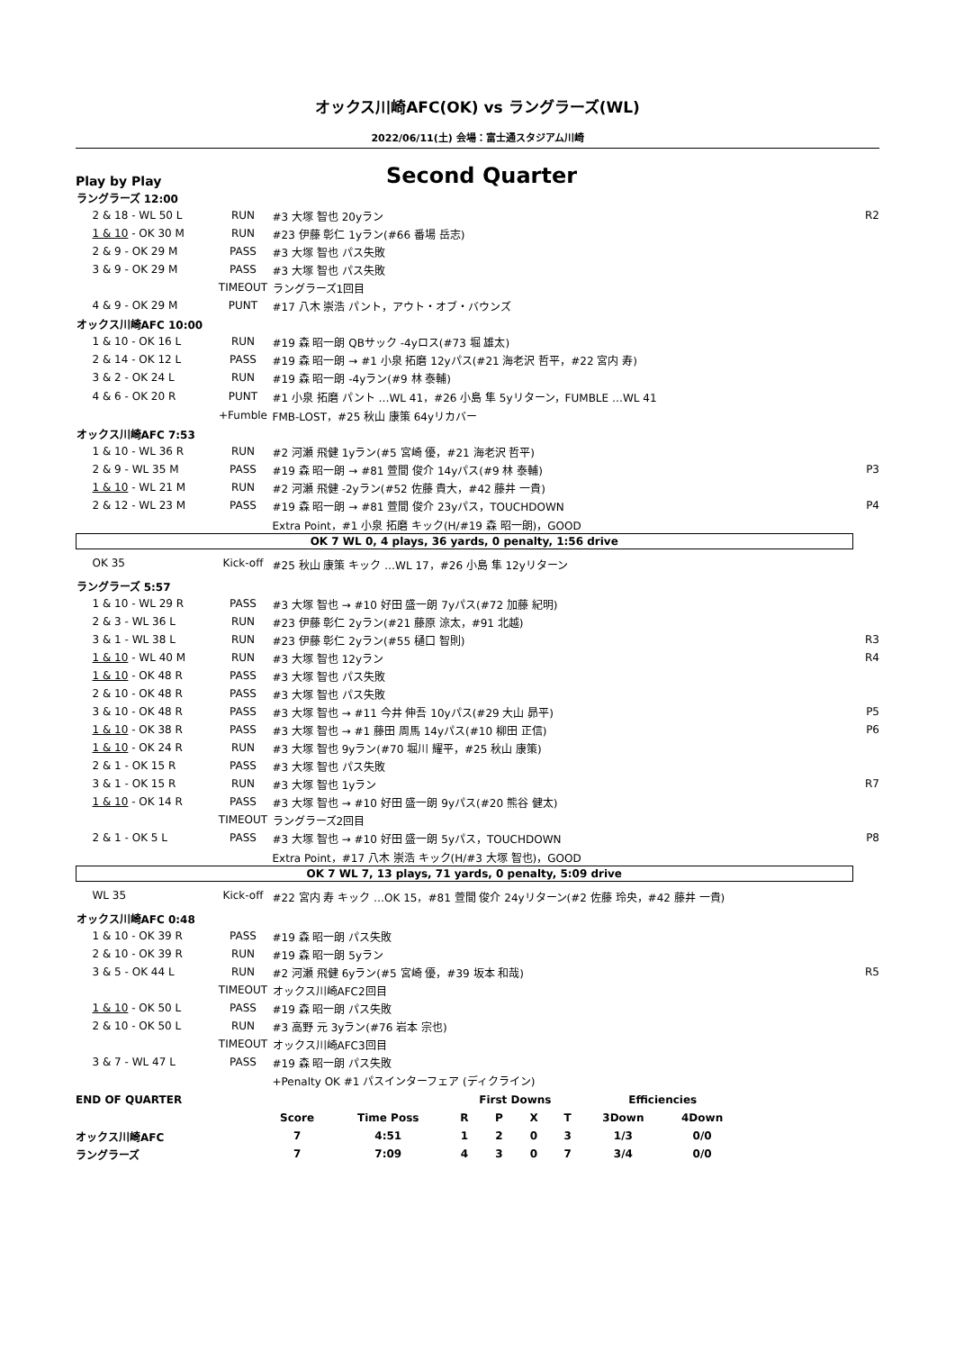オックス川崎AFC(OK) vs ラングラーズ(WL)
2022/06/11(土) 会場：富士通スタジアム川崎
Play by Play
Second Quarter
| ラングラーズ 12:00 | | | |
| 2 & 18 - WL 50 L | RUN | #3 大塚 智也 20yラン | R2 |
| 1 & 10 - OK 30 M | RUN | #23 伊藤 彰仁 1yラン(#66 番場 岳志) | |
| 2 & 9 - OK 29 M | PASS | #3 大塚 智也 パス失敗 | |
| 3 & 9 - OK 29 M | PASS | #3 大塚 智也 パス失敗 | |
| | TIMEOUT | ラングラーズ1回目 | |
| 4 & 9 - OK 29 M | PUNT | #17 八木 崇浩 パント，アウト・オブ・バウンズ | |
| オックス川崎AFC 10:00 | | | |
| 1 & 10 - OK 16 L | RUN | #19 森 昭一朗 QBサック -4yロス(#73 堀 雄太) | |
| 2 & 14 - OK 12 L | PASS | #19 森 昭一朗 → #1 小泉 拓磨 12yパス(#21 海老沢 哲平，#22 宮内 寿) | |
| 3 & 2 - OK 24 L | RUN | #19 森 昭一朗 -4yラン(#9 林 泰輔) | |
| 4 & 6 - OK 20 R | PUNT | #1 小泉 拓磨 パント …WL 41，#26 小島 隼 5yリターン，FUMBLE …WL 41 | |
| | +Fumble | FMB-LOST，#25 秋山 康策 64yリカバー | |
| オックス川崎AFC 7:53 | | | |
| 1 & 10 - WL 36 R | RUN | #2 河瀬 飛健 1yラン(#5 宮崎 優，#21 海老沢 哲平) | |
| 2 & 9 - WL 35 M | PASS | #19 森 昭一朗 → #81 萱間 俊介 14yパス(#9 林 泰輔) | P3 |
| 1 & 10 - WL 21 M | RUN | #2 河瀬 飛健 -2yラン(#52 佐藤 貴大，#42 藤井 一貴) | |
| 2 & 12 - WL 23 M | PASS | #19 森 昭一朗 → #81 萱間 俊介 23yパス，TOUCHDOWN | P4 |
| | | Extra Point，#1 小泉 拓磨 キック(H/#19 森 昭一朗)，GOOD | |
| OK 7 WL 0, 4 plays, 36 yards, 0 penalty, 1:56 drive | | | |
| OK 35 | Kick-off | #25 秋山 康策 キック …WL 17，#26 小島 隼 12yリターン | |
| ラングラーズ 5:57 | | | |
| 1 & 10 - WL 29 R | PASS | #3 大塚 智也 → #10 好田 盛一朗 7yパス(#72 加藤 紀明) | |
| 2 & 3 - WL 36 L | RUN | #23 伊藤 彰仁 2yラン(#21 藤原 涼太，#91 北越) | |
| 3 & 1 - WL 38 L | RUN | #23 伊藤 彰仁 2yラン(#55 樋口 智則) | R3 |
| 1 & 10 - WL 40 M | RUN | #3 大塚 智也 12yラン | R4 |
| 1 & 10 - OK 48 R | PASS | #3 大塚 智也 パス失敗 | |
| 2 & 10 - OK 48 R | PASS | #3 大塚 智也 パス失敗 | |
| 3 & 10 - OK 48 R | PASS | #3 大塚 智也 → #11 今井 伸吾 10yパス(#29 大山 昴平) | P5 |
| 1 & 10 - OK 38 R | PASS | #3 大塚 智也 → #1 藤田 周馬 14yパス(#10 柳田 正信) | P6 |
| 1 & 10 - OK 24 R | RUN | #3 大塚 智也 9yラン(#70 堀川 耀平，#25 秋山 康策) | |
| 2 & 1 - OK 15 R | PASS | #3 大塚 智也 パス失敗 | |
| 3 & 1 - OK 15 R | RUN | #3 大塚 智也 1yラン | R7 |
| 1 & 10 - OK 14 R | PASS | #3 大塚 智也 → #10 好田 盛一朗 9yパス(#20 熊谷 健太) | |
| | TIMEOUT | ラングラーズ2回目 | |
| 2 & 1 - OK 5 L | PASS | #3 大塚 智也 → #10 好田 盛一朗 5yパス，TOUCHDOWN | P8 |
| | | Extra Point，#17 八木 崇浩 キック(H/#3 大塚 智也)，GOOD | |
| OK 7 WL 7, 13 plays, 71 yards, 0 penalty, 5:09 drive | | | |
| WL 35 | Kick-off | #22 宮内 寿 キック …OK 15，#81 萱間 俊介 24yリターン(#2 佐藤 玲央，#42 藤井 一貴) | |
| オックス川崎AFC 0:48 | | | |
| 1 & 10 - OK 39 R | PASS | #19 森 昭一朗 パス失敗 | |
| 2 & 10 - OK 39 R | RUN | #19 森 昭一朗 5yラン | |
| 3 & 5 - OK 44 L | RUN | #2 河瀬 飛健 6yラン(#5 宮崎 優，#39 坂本 和哉) | R5 |
| | TIMEOUT | オックス川崎AFC2回目 | |
| 1 & 10 - OK 50 L | PASS | #19 森 昭一朗 パス失敗 | |
| 2 & 10 - OK 50 L | RUN | #3 高野 元 3yラン(#76 岩本 宗也) | |
| | TIMEOUT | オックス川崎AFC3回目 | |
| 3 & 7 - WL 47 L | PASS | #19 森 昭一朗 パス失敗 | |
| | | +Penalty OK #1 パスインターフェア (ディクライン) | |
| END OF QUARTER | | | First Downs | | | | Efficiencies | |
| | Score | Time Poss | R | P | X | T | 3Down | 4Down |
| オックス川崎AFC | 7 | 4:51 | 1 | 2 | 0 | 3 | 1/3 | 0/0 |
| ラングラーズ | 7 | 7:09 | 4 | 3 | 0 | 7 | 3/4 | 0/0 |